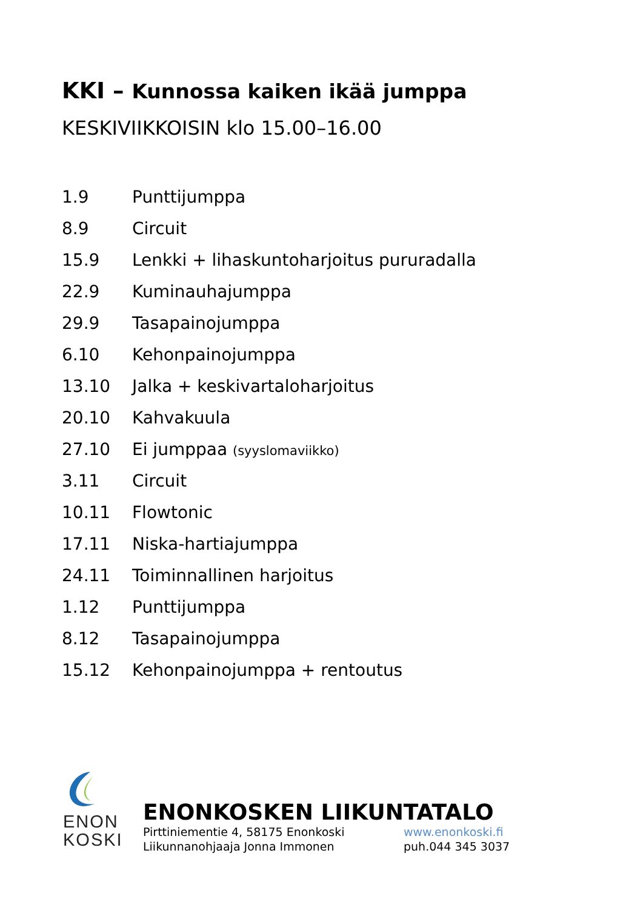KKI – Kunnossa kaiken ikää jumppa
KESKIVIIKKOISIN klo 15.00–16.00
| 1.9 | Punttijumppa |
| 8.9 | Circuit |
| 15.9 | Lenkki + lihaskuntoharjoitus pururadalla |
| 22.9 | Kuminauhajumppa |
| 29.9 | Tasapainojumppa |
| 6.10 | Kehonpainojumppa |
| 13.10 | Jalka + keskivartaloharjoitus |
| 20.10 | Kahvakuula |
| 27.10 | Ei jumppaa (syyslomaviikko) |
| 3.11 | Circuit |
| 10.11 | Flowtonic |
| 17.11 | Niska-hartiajumppa |
| 24.11 | Toiminnallinen harjoitus |
| 1.12 | Punttijumppa |
| 8.12 | Tasapainojumppa |
| 15.12 | Kehonpainojumppa + rentoutus |
ENON
KOSKI
ENONKOSKEN LIIKUNTATALO
Pirttiniementie 4, 58175 Enonkoski www.enonkoski.fi
Liikunnanohjaaja Jonna Immonen puh.044 345 3037